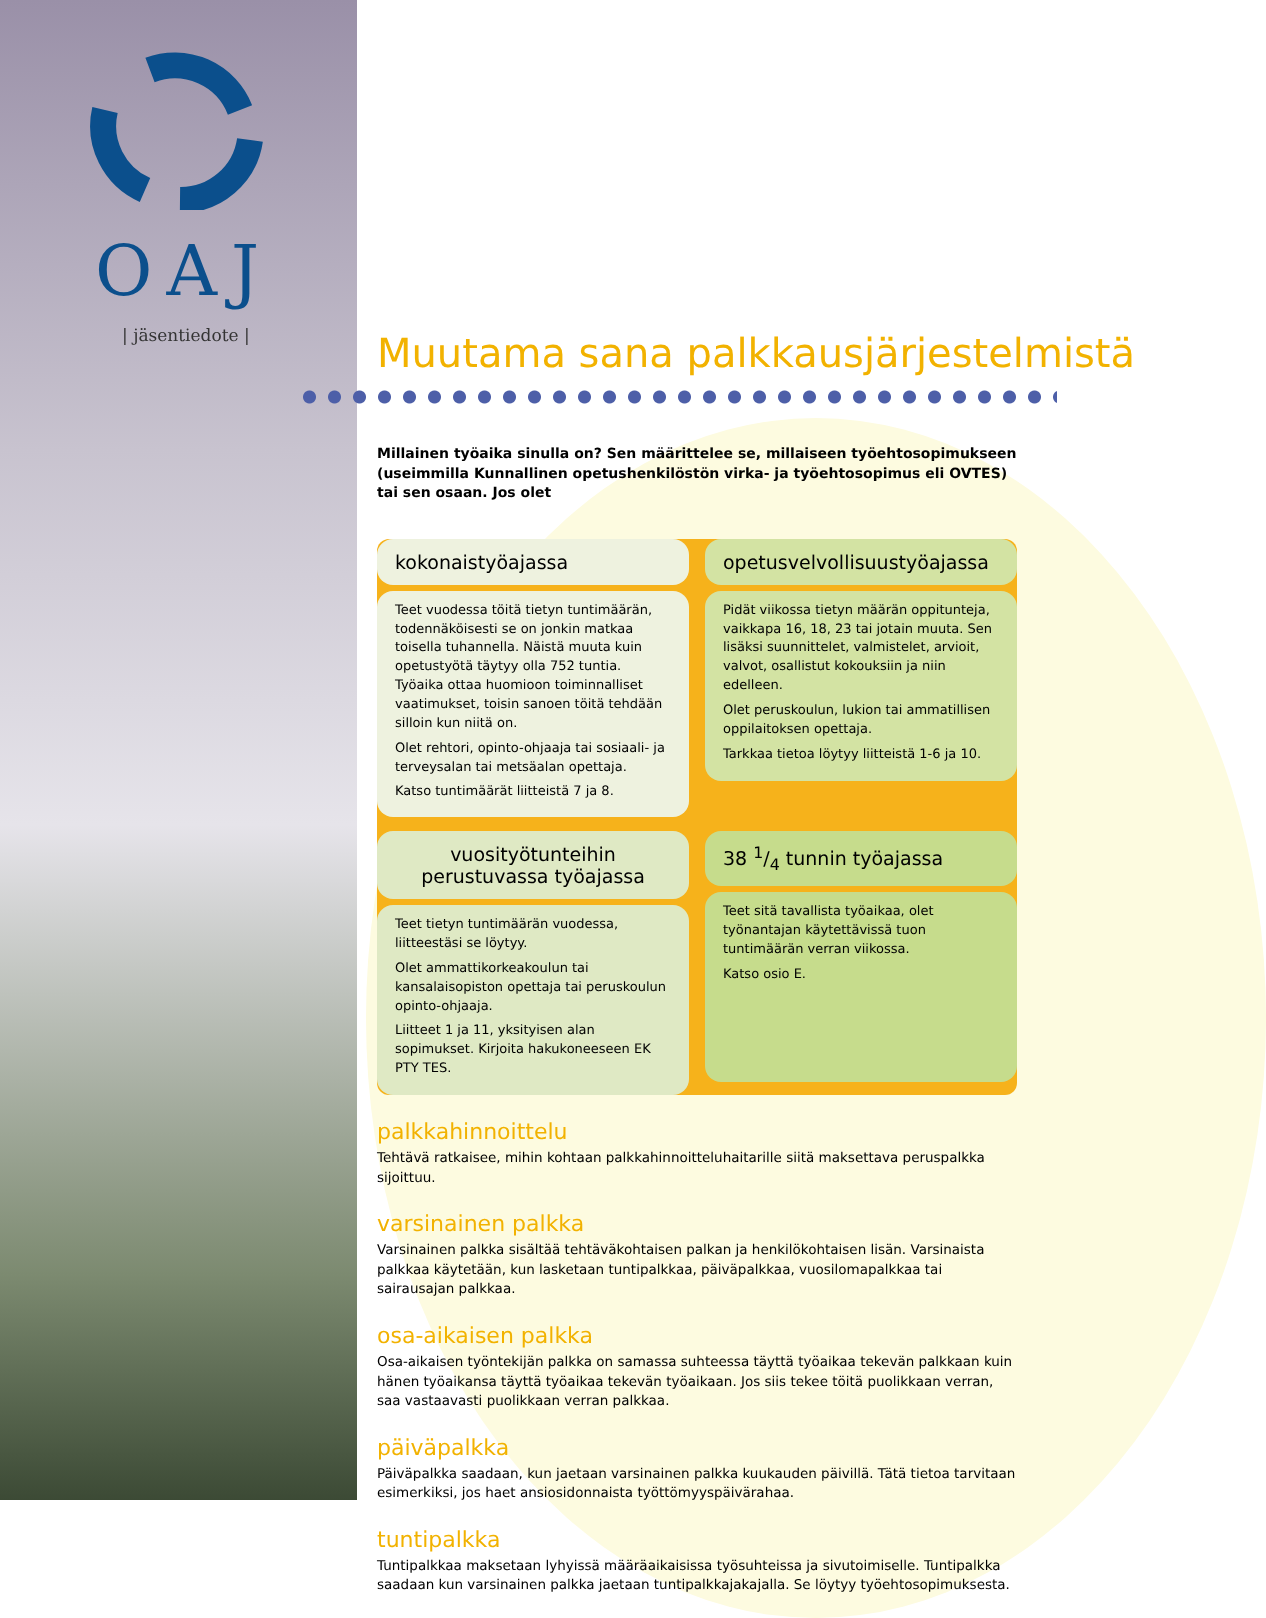OAJ
| jäsentiedote |
Muutama sana palkkausjärjestelmistä
Millainen työaika sinulla on? Sen määrittelee se, millaiseen työehtosopimukseen (useimmilla Kunnallinen opetushenkilöstön virka- ja työehtosopimus eli OVTES) tai sen osaan. Jos olet
kokonaistyöajassa
Teet vuodessa töitä tietyn tuntimäärän, todennäköisesti se on jonkin matkaa toisella tuhannella. Näistä muuta kuin opetustyötä täytyy olla 752 tuntia. Työaika ottaa huomioon toiminnalliset vaatimukset, toisin sanoen töitä tehdään silloin kun niitä on.
Olet rehtori, opinto-ohjaaja tai sosiaali- ja terveysalan tai metsäalan opettaja.
Katso tuntimäärät liitteistä 7 ja 8.
opetusvelvollisuustyöajassa
Pidät viikossa tietyn määrän oppitunteja, vaikkapa 16, 18, 23 tai jotain muuta. Sen lisäksi suunnittelet, valmistelet, arvioit, valvot, osallistut kokouksiin ja niin edelleen.
Olet peruskoulun, lukion tai ammatillisen oppilaitoksen opettaja.
Tarkkaa tietoa löytyy liitteistä 1-6 ja 10.
vuosityötunteihin perustuvassa työajassa
Teet tietyn tuntimäärän vuodessa, liitteestäsi se löytyy.
Olet ammattikorkeakoulun tai kansalaisopiston opettaja tai peruskoulun opinto-ohjaaja.
Liitteet 1 ja 11, yksityisen alan sopimukset. Kirjoita hakukoneeseen EK PTY TES.
38 1/4 tunnin työajassa
Teet sitä tavallista työaikaa, olet työnantajan käytettävissä tuon tuntimäärän verran viikossa.
Katso osio E.
palkkahinnoittelu
Tehtävä ratkaisee, mihin kohtaan palkkahinnoitteluhaitarille siitä maksettava peruspalkka sijoittuu.
varsinainen palkka
Varsinainen palkka sisältää tehtäväkohtaisen palkan ja henkilökohtaisen lisän. Varsinaista palkkaa käytetään, kun lasketaan tuntipalkkaa, päiväpalkkaa, vuosilomapalkkaa tai sairausajan palkkaa.
osa-aikaisen palkka
Osa-aikaisen työntekijän palkka on samassa suhteessa täyttä työaikaa tekevän palkkaan kuin hänen työaikansa täyttä työaikaa tekevän työaikaan. Jos siis tekee töitä puolikkaan verran, saa vastaavasti puolikkaan verran palkkaa.
päiväpalkka
Päiväpalkka saadaan, kun jaetaan varsinainen palkka kuukauden päivillä. Tätä tietoa tarvitaan esimerkiksi, jos haet ansiosidonnaista työttömyyspäivärahaa.
tuntipalkka
Tuntipalkkaa maksetaan lyhyissä määräaikaisissa työsuhteissa ja sivutoimiselle. Tuntipalkka saadaan kun varsinainen palkka jaetaan tuntipalkkajakajalla. Se löytyy työehtosopimuksesta.